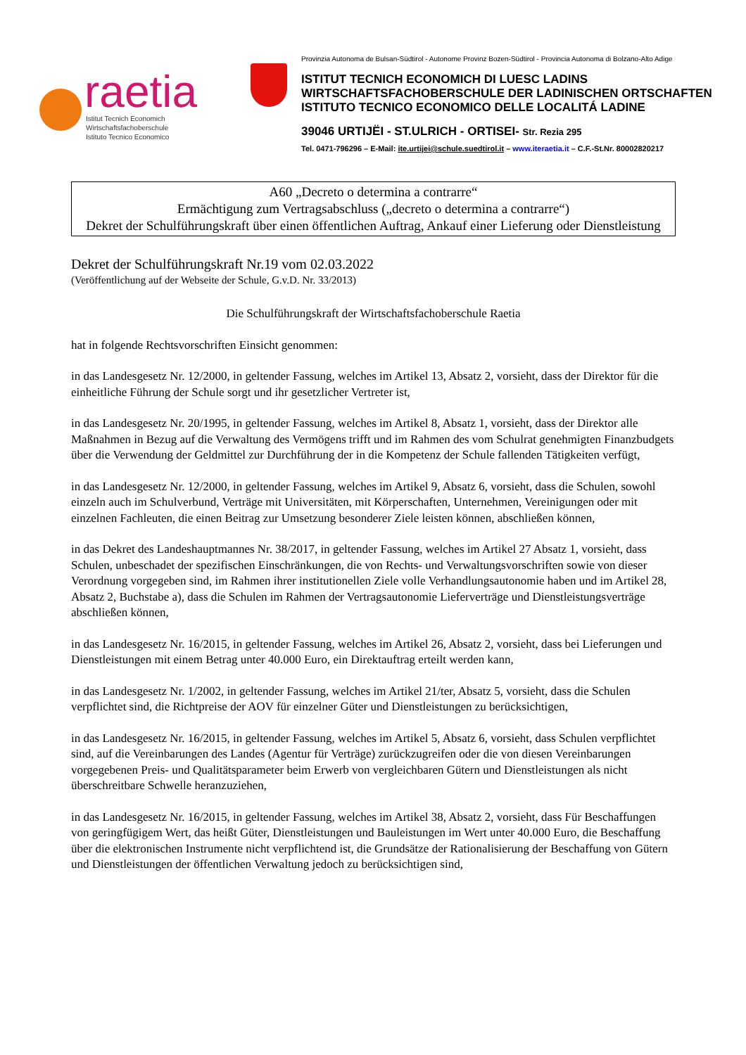raetia
Istitut Tecnich Economich
Wirtschaftsfachoberschule
Istituto Tecnico Economico
Provinzia Autonoma de Bulsan-Südtirol - Autonome Provinz Bozen-Südtirol - Provincia Autonoma di Bolzano-Alto Adige
ISTITUT TECNICH ECONOMICH DI LUESC LADINS
WIRTSCHAFTSFACHOBERSCHULE DER LADINISCHEN ORTSCHAFTEN
ISTITUTO TECNICO ECONOMICO DELLE LOCALITÁ LADINE
39046 URTIJËI - ST.ULRICH - ORTISEI- Str. Rezia 295
Tel. 0471-796296 – E-Mail: ite.urtijei@schule.suedtirol.it – www.iteraetia.it – C.F.-St.Nr. 80002820217
A60 „Decreto o determina a contrarre“
Ermächtigung zum Vertragsabschluss („decreto o determina a contrarre“)
Dekret der Schulführungskraft über einen öffentlichen Auftrag, Ankauf einer Lieferung oder Dienstleistung
Dekret der Schulführungskraft Nr.19 vom 02.03.2022
(Veröffentlichung auf der Webseite der Schule, G.v.D. Nr. 33/2013)
Die Schulführungskraft der Wirtschaftsfachoberschule Raetia
hat in folgende Rechtsvorschriften Einsicht genommen:
in das Landesgesetz Nr. 12/2000, in geltender Fassung, welches im Artikel 13, Absatz 2, vorsieht, dass der Direktor für die einheitliche Führung der Schule sorgt und ihr gesetzlicher Vertreter ist,
in das Landesgesetz Nr. 20/1995, in geltender Fassung, welches im Artikel 8, Absatz 1, vorsieht, dass der Direktor alle Maßnahmen in Bezug auf die Verwaltung des Vermögens trifft und im Rahmen des vom Schulrat genehmigten Finanzbudgets über die Verwendung der Geldmittel zur Durchführung der in die Kompetenz der Schule fallenden Tätigkeiten verfügt,
in das Landesgesetz Nr. 12/2000, in geltender Fassung, welches im Artikel 9, Absatz 6, vorsieht, dass die Schulen, sowohl einzeln auch im Schulverbund, Verträge mit Universitäten, mit Körperschaften, Unternehmen, Vereinigungen oder mit einzelnen Fachleuten, die einen Beitrag zur Umsetzung besonderer Ziele leisten können, abschließen können,
in das Dekret des Landeshauptmannes Nr. 38/2017, in geltender Fassung, welches im Artikel 27 Absatz 1, vorsieht, dass Schulen, unbeschadet der spezifischen Einschränkungen, die von Rechts- und Verwaltungsvorschriften sowie von dieser Verordnung vorgegeben sind, im Rahmen ihrer institutionellen Ziele volle Verhandlungsautonomie haben und im Artikel 28, Absatz 2, Buchstabe a), dass die Schulen im Rahmen der Vertragsautonomie Lieferverträge und Dienstleistungsverträge abschließen können,
in das Landesgesetz Nr. 16/2015, in geltender Fassung, welches im Artikel 26, Absatz 2, vorsieht, dass bei Lieferungen und Dienstleistungen mit einem Betrag unter 40.000 Euro, ein Direktauftrag erteilt werden kann,
in das Landesgesetz Nr. 1/2002, in geltender Fassung, welches im Artikel 21/ter, Absatz 5, vorsieht, dass die Schulen verpflichtet sind, die Richtpreise der AOV für einzelner Güter und Dienstleistungen zu berücksichtigen,
in das Landesgesetz Nr. 16/2015, in geltender Fassung, welches im Artikel 5, Absatz 6, vorsieht, dass Schulen verpflichtet sind, auf die Vereinbarungen des Landes (Agentur für Verträge) zurückzugreifen oder die von diesen Vereinbarungen vorgegebenen Preis- und Qualitätsparameter beim Erwerb von vergleichbaren Gütern und Dienstleistungen als nicht überschreitbare Schwelle heranzuziehen,
in das Landesgesetz Nr. 16/2015, in geltender Fassung, welches im Artikel 38, Absatz 2, vorsieht, dass Für Beschaffungen von geringfügigem Wert, das heißt Güter, Dienstleistungen und Bauleistungen im Wert unter 40.000 Euro, die Beschaffung über die elektronischen Instrumente nicht verpflichtend ist, die Grundsätze der Rationalisierung der Beschaffung von Gütern und Dienstleistungen der öffentlichen Verwaltung jedoch zu berücksichtigen sind,